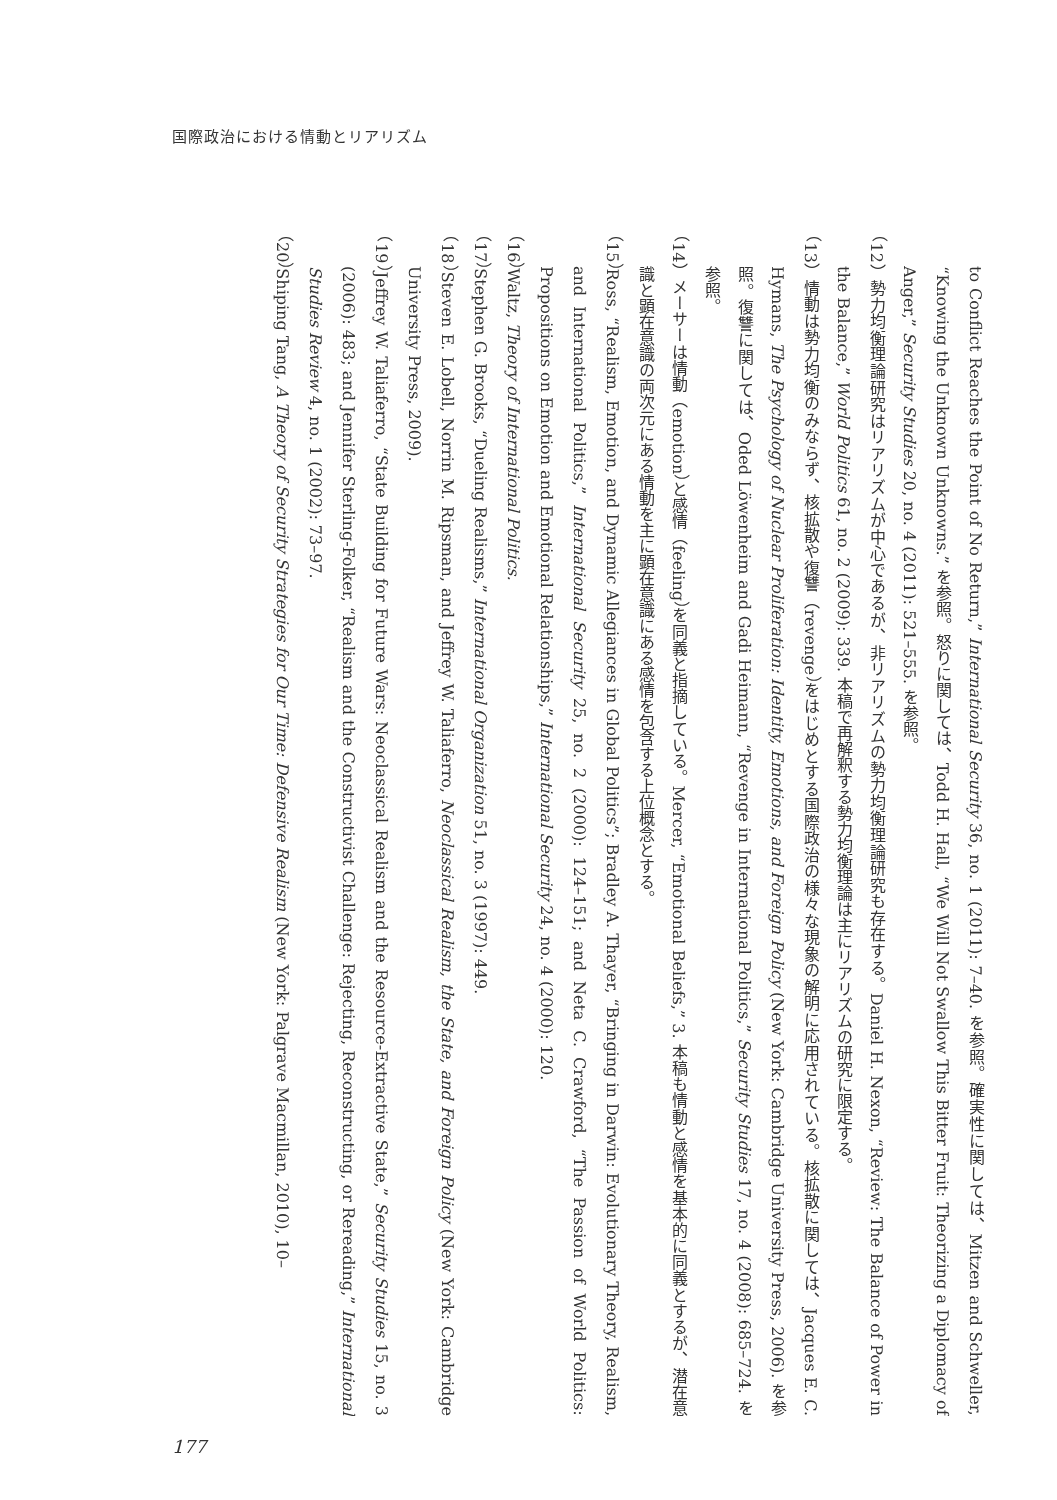国際政治における情動とリアリズム
to Conflict Reaches the Point of No Return,” International Security 36, no. 1 (2011): 7–40. を参照。確実性に関しては、Mitzen and Schweller, “Knowing the Unknown Unknowns.” を参照。怒りに関しては、Todd H. Hall, “We Will Not Swallow This Bitter Fruit: Theorizing a Diplomacy of Anger,” Security Studies 20, no. 4 (2011): 521–555. を参照。
（12）勢力均衡理論研究はリアリズムが中心であるが、非リアリズムの勢力均衡理論研究も存在する。Daniel H. Nexon, “Review: The Balance of Power in the Balance,” World Politics 61, no. 2 (2009): 339. 本稿で再解釈する勢力均衡理論は主にリアリズムの研究に限定する。
（13）情動は勢力均衡のみならず、核拡散や復讐（revenge）をはじめとする国際政治の様々な現象の解明に応用されている。核拡散に関しては、Jacques E. C. Hymans, The Psychology of Nuclear Proliferation: Identity, Emotions, and Foreign Policy (New York: Cambridge University Press, 2006). を参照。復讐に関しては、Oded Löwenheim and Gadi Heimann, “Revenge in International Politics,” Security Studies 17, no. 4 (2008): 685–724. を参照。
（14）メーサーは情動（emotion）と感情（feeling）を同義と指摘している。Mercer, “Emotional Beliefs,” 3. 本稿も情動と感情を基本的に同義とするが、潜在意識と顕在意識の両次元にある情動を主に顕在意識にある感情を包含する上位概念とする。
（15）Ross, “Realism, Emotion, and Dynamic Allegiances in Global Politics”; Bradley A. Thayer, “Bringing in Darwin: Evolutionary Theory, Realism, and International Politics,” International Security 25, no. 2 (2000): 124–151; and Neta C. Crawford, “The Passion of World Politics: Propositions on Emotion and Emotional Relationships,” International Security 24, no. 4 (2000): 120.
（16）Waltz, Theory of International Politics.
（17）Stephen G. Brooks, “Dueling Realisms,” International Organization 51, no. 3 (1997): 449.
（18）Steven E. Lobell, Norrin M. Ripsman, and Jeffrey W. Taliaferro, Neoclassical Realism, the State, and Foreign Policy (New York: Cambridge University Press, 2009).
（19）Jeffrey W. Taliaferro, “State Building for Future Wars: Neoclassical Realism and the Resource-Extractive State,” Security Studies 15, no. 3 (2006): 483; and Jennifer Sterling-Folker, “Realism and the Constructivist Challenge: Rejecting, Reconstructing, or Rereading,” International Studies Review 4, no. 1 (2002): 73–97.
（20）Shiping Tang, A Theory of Security Strategies for Our Time: Defensive Realism (New York: Palgrave Macmillan, 2010), 10–
177